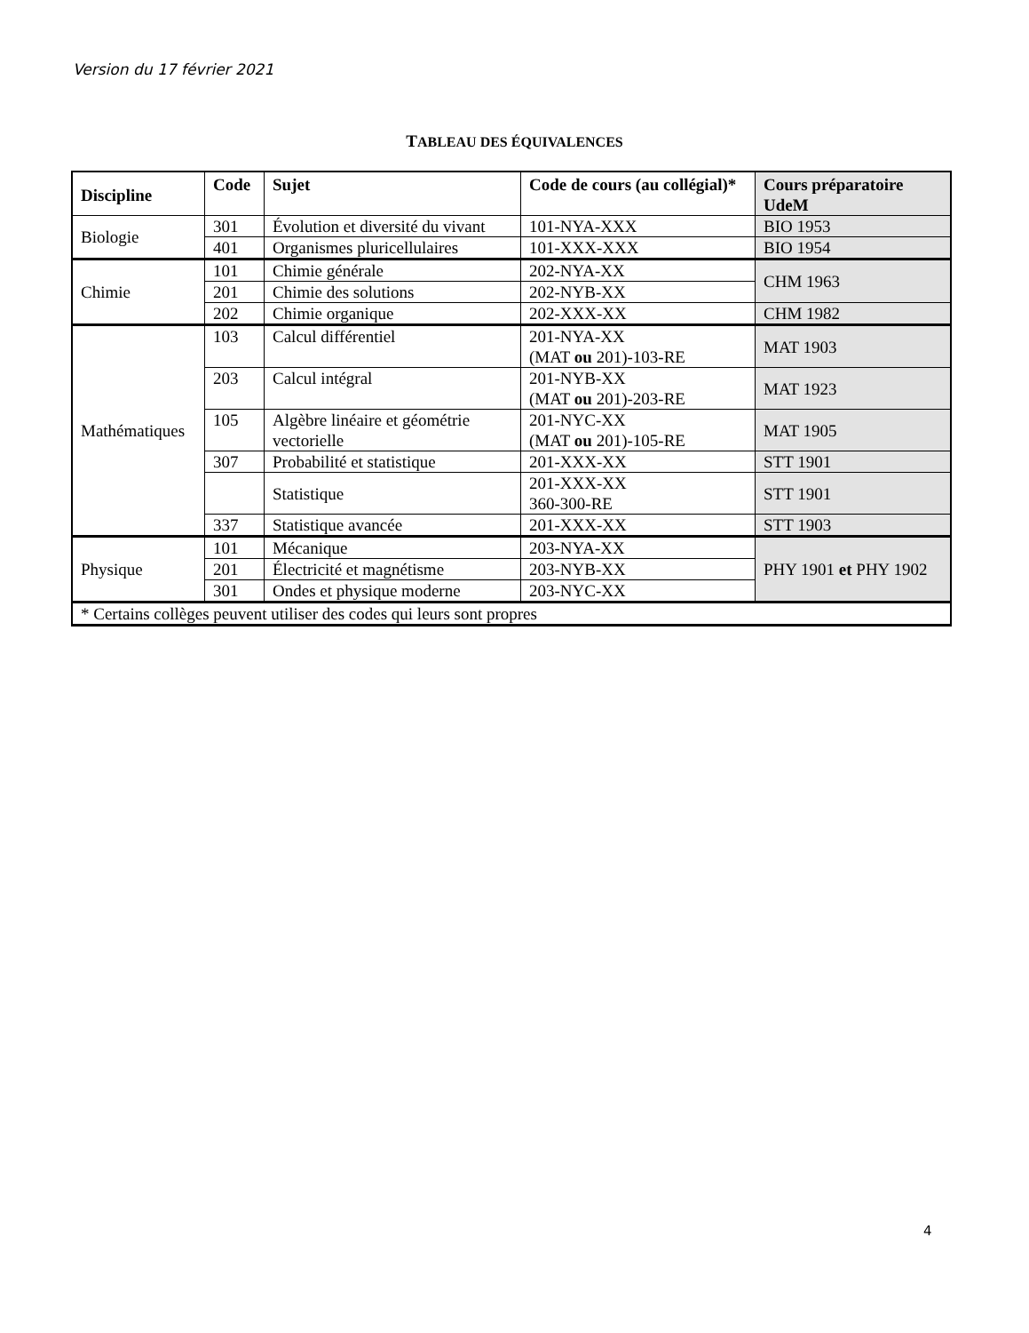Version du 17 février 2021
TABLEAU DES ÉQUIVALENCES
| Discipline | Code | Sujet | Code de cours (au collégial)* | Cours préparatoire UdeM |
| --- | --- | --- | --- | --- |
| Biologie | 301 | Évolution et diversité du vivant | 101-NYA-XXX | BIO 1953 |
| | 401 | Organismes pluricellulaires | 101-XXX-XXX | BIO 1954 |
| Chimie | 101 | Chimie générale | 202-NYA-XX | CHM 1963 |
| | 201 | Chimie des solutions | 202-NYB-XX | |
| | 202 | Chimie organique | 202-XXX-XX | CHM 1982 |
| Mathématiques | 103 | Calcul différentiel | 201-NYA-XX (MAT ou 201)-103-RE | MAT 1903 |
| | 203 | Calcul intégral | 201-NYB-XX (MAT ou 201)-203-RE | MAT 1923 |
| | 105 | Algèbre linéaire et géométrie vectorielle | 201-NYC-XX (MAT ou 201)-105-RE | MAT 1905 |
| | 307 | Probabilité et statistique | 201-XXX-XX | STT 1901 |
| | | Statistique | 201-XXX-XX 360-300-RE | STT 1901 |
| | 337 | Statistique avancée | 201-XXX-XX | STT 1903 |
| Physique | 101 | Mécanique | 203-NYA-XX | PHY 1901 et PHY 1902 |
| | 201 | Électricité et magnétisme | 203-NYB-XX | |
| | 301 | Ondes et physique moderne | 203-NYC-XX | |
| * Certains collèges peuvent utiliser des codes qui leurs sont propres | | | | |
4